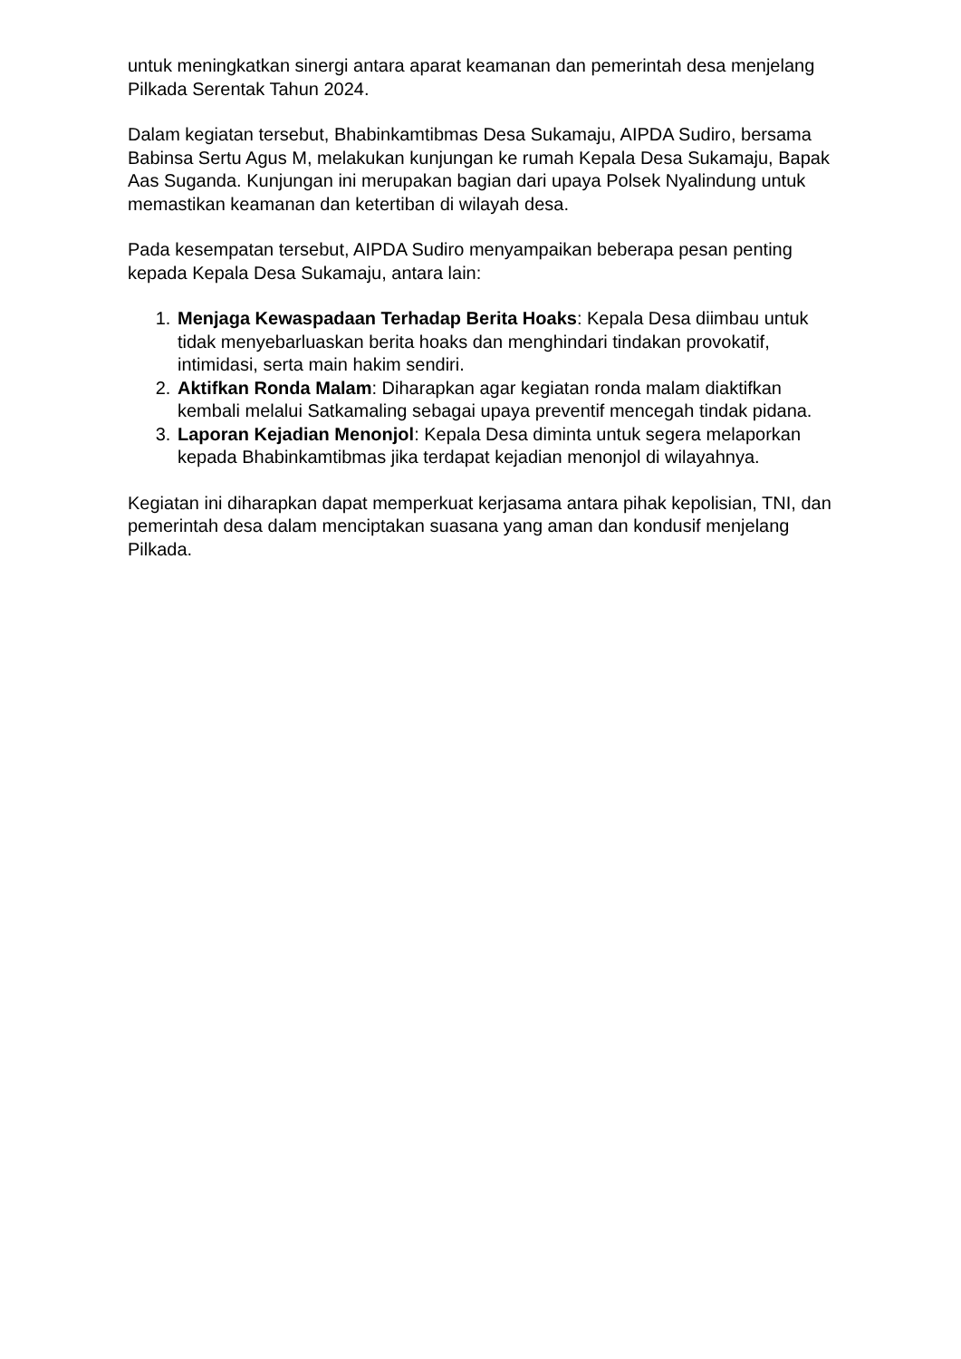untuk meningkatkan sinergi antara aparat keamanan dan pemerintah desa menjelang Pilkada Serentak Tahun 2024.
Dalam kegiatan tersebut, Bhabinkamtibmas Desa Sukamaju, AIPDA Sudiro, bersama Babinsa Sertu Agus M, melakukan kunjungan ke rumah Kepala Desa Sukamaju, Bapak Aas Suganda. Kunjungan ini merupakan bagian dari upaya Polsek Nyalindung untuk memastikan keamanan dan ketertiban di wilayah desa.
Pada kesempatan tersebut, AIPDA Sudiro menyampaikan beberapa pesan penting kepada Kepala Desa Sukamaju, antara lain:
1. Menjaga Kewaspadaan Terhadap Berita Hoaks: Kepala Desa diimbau untuk tidak menyebarluaskan berita hoaks dan menghindari tindakan provokatif, intimidasi, serta main hakim sendiri.
2. Aktifkan Ronda Malam: Diharapkan agar kegiatan ronda malam diaktifkan kembali melalui Satkamaling sebagai upaya preventif mencegah tindak pidana.
3. Laporan Kejadian Menonjol: Kepala Desa diminta untuk segera melaporkan kepada Bhabinkamtibmas jika terdapat kejadian menonjol di wilayahnya.
Kegiatan ini diharapkan dapat memperkuat kerjasama antara pihak kepolisian, TNI, dan pemerintah desa dalam menciptakan suasana yang aman dan kondusif menjelang Pilkada.